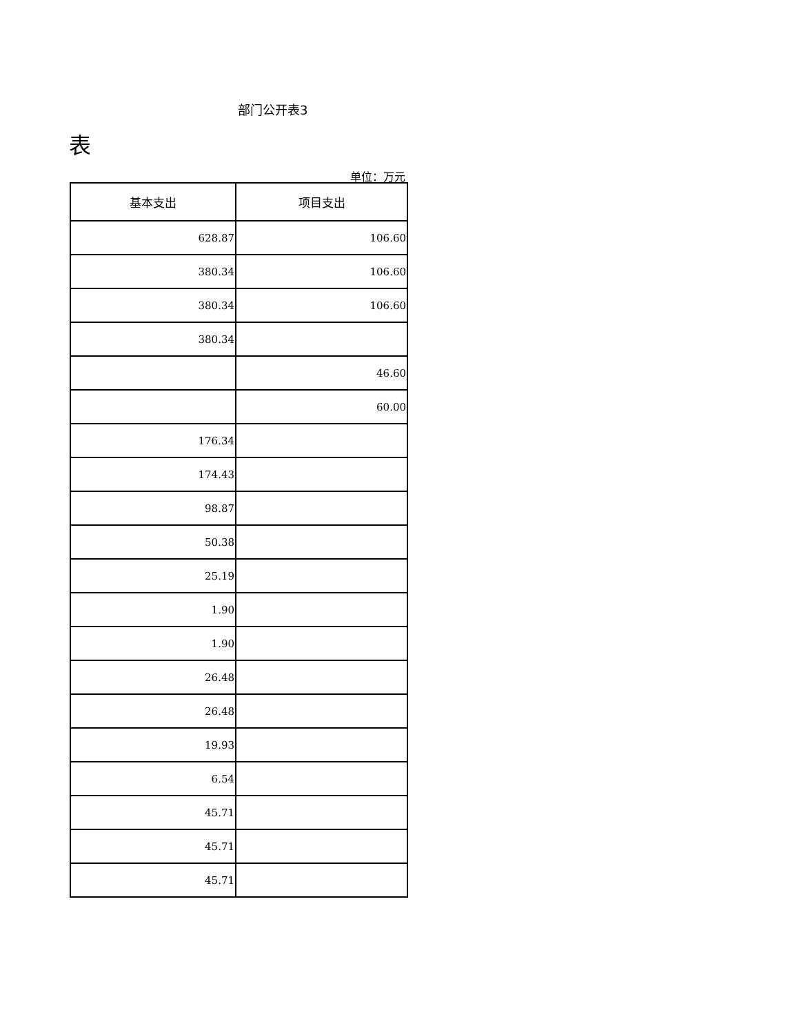部门公开表3
表
单位：万元
| 基本支出 | 项目支出 |
| --- | --- |
| 628.87 | 106.60 |
| 380.34 | 106.60 |
| 380.34 | 106.60 |
| 380.34 | |
| | 46.60 |
| | 60.00 |
| 176.34 | |
| 174.43 | |
| 98.87 | |
| 50.38 | |
| 25.19 | |
| 1.90 | |
| 1.90 | |
| 26.48 | |
| 26.48 | |
| 19.93 | |
| 6.54 | |
| 45.71 | |
| 45.71 | |
| 45.71 | |